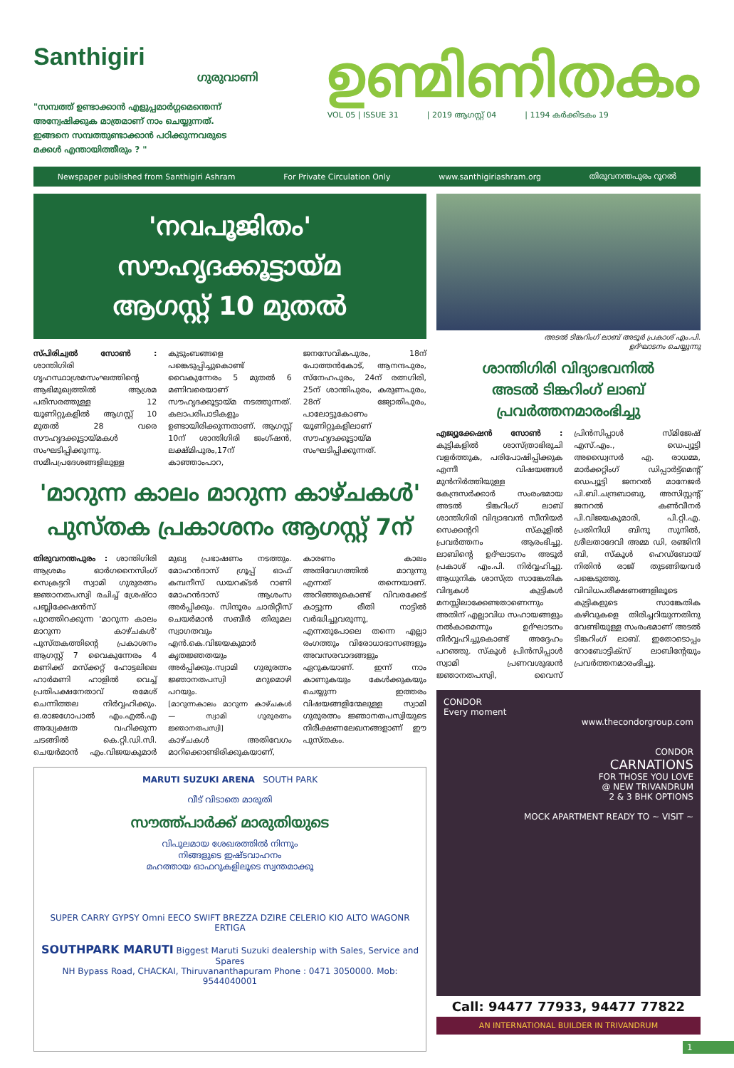Santhigiri
ഗുരുവാണി
"സമ്പത്ത് ഉണ്ടാക്കാൻ എളുപ്പമാർഗ്ഗമെന്തെന്ന് അന്വേഷിക്കുക മാത്രമാണ് നാം ചെയ്യുന്നത്. ഇങ്ങനെ സമ്പത്തുണ്ടാക്കാൻ പഠിക്കുന്നവരുടെ മക്കൾ എന്തായിത്തീരും ? "
ഉണ്മിണിതകം
VOL 05 | ISSUE 31 | 2019 ആഗസ്റ്റ് 04 | 1194 കർക്കിടകം 19
Newspaper published from Santhigiri Ashram For Private Circulation Only www.santhigiriashram.org തിരുവനന്തപുരം റൂറൽ
'നവപൂജിതം' സൗഹൃദക്കൂട്ടായ്മ
ആഗസ്റ്റ് 10 മുതൽ
സ്പിരിച്വൽ സോൺ : ശാന്തിഗിരി ഗൃഹസ്ഥാശ്രമസംഘത്തിന്റെ ആഭിമുഖ്യത്തിൽ ആശ്രമ പരിസരത്തുള്ള 12 യൂണിറ്റുകളിൽ ആഗസ്റ്റ് 10 മുതൽ 28 വരെ സൗഹൃദക്കൂട്ടായ്മകൾ സംഘടിപ്പിക്കുന്നു. സമീപപ്രദേശങ്ങളിലുള്ള കുടുംബങ്ങളെ പങ്കെടുപ്പിച്ചുകൊണ്ട് വൈകുന്നേരം 5 മുതൽ 6 മണിവരെയാണ് സൗഹൃദക്കൂട്ടായ്മ നടത്തുന്നത്. കലാപരിപാടികളും ഉണ്ടായിരിക്കുന്നതാണ്. ആഗസ്റ്റ് 10ന് ശാന്തിഗിരി ജംഗ്ഷൻ, ലക്ഷ്മിപുരം,17ന് കാഞ്ഞാംപാറ, ജനസേവികപുരം, 18ന് പോത്തൻകോട്, ആനന്ദപുരം, സ്നേഹപുരം, 24ന് രത്നഗിരി, 25ന് ശാന്തിപുരം, കരുണപുരം, 28ന് ജ്യോതിപുരം, പാലോട്ടുകോണം യൂണിറ്റുകളിലാണ് സൗഹൃദക്കൂട്ടായ്മ സംഘടിപ്പിക്കുന്നത്.
'മാറുന്ന കാലം മാറുന്ന കാഴ്ചകൾ'
പുസ്തക പ്രകാശനം ആഗസ്റ്റ് 7ന്
തിരുവനന്തപുരം : ശാന്തിഗിരി ആശ്രമം ഓർഗനൈസിംഗ് സെക്രട്ടറി സ്വാമി ഗുരുരത്നം ജ്ഞാനതപസ്വി രചിച്ച് ശ്രേഷ്ഠാ പബ്ലിക്കേഷൻസ് പുറത്തിറക്കുന്ന 'മാറുന്ന കാലം മാറുന്ന കാഴ്ചകൾ' പുസ്തകത്തിന്റെ പ്രകാശനം ആഗസ്റ്റ് 7 വൈകുന്നേരം 4 മണിക്ക് മസ്ക്കറ്റ് ഹോട്ടലിലെ ഹാർമണി ഹാളിൽ വെച്ച് പ്രതിപക്ഷനേതാവ് രമേശ് ചെന്നിത്തല നിർവ്വഹിക്കും. ഒ.രാജഗോപാൽ എം.എൽ.എ അദ്ധ്യക്ഷത വഹിക്കുന്ന ചടങ്ങിൽ കെ.റ്റി.ഡി.സി. ചെയർമാൻ എം.വിജയകുമാർ മുഖ്യ പ്രഭാഷണം നടത്തും. മോഹൻദാസ് ഗ്രൂപ്പ് ഓഫ് കമ്പനീസ് ഡയറക്ടർ റാണി മോഹൻദാസ് ആശംസ അർപ്പിക്കും. സിന്ദൂരം ചാരിറ്റീസ് ചെയർമാൻ സബീർ തിരുമല സ്വാഗതവും എൻ.കെ.വിജയകുമാർ കൃതജ്ഞതയും അർപ്പിക്കും.സ്വാമി ഗുരുരത്നം ജ്ഞാനതപസ്വി മറുമൊഴി പറയും.
[മാറുന്നകാലം മാറുന്ന കാഴ്ചകൾ — സ്വാമി ഗുരുരത്നം ജ്ഞാനതപസ്വി]
കാഴ്ചകൾ അതിവേഗം മാറിക്കൊണ്ടിരിക്കുകയാണ്, കാരണം കാലം അതിവേഗത്തിൽ മാറുന്നു എന്നത് തന്നെയാണ്. അറിഞ്ഞുകൊണ്ട് വിവരക്കേട് കാട്ടുന്ന രീതി നാട്ടിൽ വർദ്ധിച്ചുവരുന്നു, എന്നതുപോലെ തന്നെ എല്ലാ രംഗത്തും വിരോധാഭാസങ്ങളും അവസരവാദങ്ങളും ഏറുകയാണ്. ഇന്ന് നാം കാണുകയും കേൾക്കുകയും ചെയ്യുന്ന ഇത്തരം വിഷയങ്ങളിന്മേലുള്ള സ്വാമി ഗുരുരത്നം ജ്ഞാനതപസ്വിയുടെ നിരീക്ഷണലേഖനങ്ങളാണ് ഈ പുസ്തകം.
MARUTI SUZUKI ARENA SOUTH PARK
വീട് വിടാതെ മാരുതി
സൗത്ത്പാർക്ക് മാരുതിയുടെ
വിപുലമായ ശേഖരത്തിൽ നിന്നും
നിങ്ങളുടെ ഇഷ്ടവാഹനം
മഹത്തായ ഓഫറുകളിലൂടെ സ്വന്തമാക്കൂ
SUPER CARRY GYPSY Omni EECO SWIFT BREZZA DZIRE CELERIO KIO ALTO WAGONR ERTIGA
SOUTHPARK MARUTI Biggest Maruti Suzuki dealership with Sales, Service and Spares
NH Bypass Road, CHACKAI, Thiruvananthapuram Phone : 0471 3050000. Mob: 9544040001
അടൽ ടിങ്കറിംഗ് ലാബ് അടൂർ പ്രകാശ് എം.പി.
ഉദ്ഘാടനം ചെയ്യുന്നു
ശാന്തിഗിരി വിദ്യാഭവനിൽ
അടൽ ടിങ്കറിംഗ് ലാബ് പ്രവർത്തനമാരംഭിച്ചു
എജ്യൂക്കേഷൻ സോൺ : കുട്ടികളിൽ ശാസ്ത്രാഭിരുചി വളർത്തുക, പരിപോഷിപ്പിക്കുക എന്നീ വിഷയങ്ങൾ മുൻനിർത്തിയുള്ള കേന്ദ്രസർക്കാർ സംരംഭമായ അടൽ ടിങ്കറിംഗ് ലാബ് ശാന്തിഗിരി വിദ്യാഭവൻ സീനിയർ സെക്കന്ററി സ്കൂളിൽ പ്രവർത്തനം ആരംഭിച്ചു. ലാബിന്റെ ഉദ്ഘാടനം അടൂർ പ്രകാശ് എം.പി. നിർവ്വഹിച്ചു. ആധുനിക ശാസ്ത്ര സാങ്കേതിക വിദ്യകൾ കുട്ടികൾ മനസ്സിലാക്കേണ്ടതാണെന്നും അതിന് എല്ലാവിധ സഹായങ്ങളും നൽകാമെന്നും ഉദ്ഘാടനം നിർവ്വഹിച്ചുകൊണ്ട് അദ്ദേഹം പറഞ്ഞു. സ്കൂൾ പ്രിൻസിപ്പാൾ സ്വാമി പ്രണവശുദ്ധൻ ജ്ഞാനതപസ്വി, വൈസ് പ്രിൻസിപ്പാൾ സ്മിജേഷ് എസ്.എം., ഡെപ്യൂട്ടി അഡ്വൈസർ എ. രാധമ്മ, മാർക്കറ്റിംഗ് ഡിപ്പാർട്ട്മെന്റ് ഡെപ്യൂട്ടി ജനറൽ മാനേജർ പി.ബി.ചന്ദ്രബാബു, അസിസ്റ്റന്റ് ജനറൽ കൺവീനർ പി.വിജയകുമാരി, പി.റ്റി.എ. പ്രതിനിധി ബിന്ദു സുനിൽ, ശ്രീലതാദേവി അമ്മ ഡി, രഞ്ജിനി ബി, സ്കൂൾ ഹെഡ്ബോയ് നിതിൻ രാജ് തുടങ്ങിയവർ പങ്കെടുത്തു. വിവിധപരീക്ഷണങ്ങളിലൂടെ കുട്ടികളുടെ സാങ്കേതിക കഴിവുകളെ തിരിച്ചറിയുന്നതിനു വേണ്ടിയുള്ള സംരംഭമാണ് അടൽ ടിങ്കറിംഗ് ലാബ്. ഇതോടൊപ്പം റോബോട്ടിക്സ് ലാബിന്റേയും പ്രവർത്തനമാരംഭിച്ചു.
CONDOR
Every moment
www.thecondorgroup.com
CONDOR
CARNATIONS
FOR THOSE YOU LOVE
@ NEW TRIVANDRUM
2 & 3 BHK OPTIONS
MOCK APARTMENT READY TO ~ VISIT ~
Call: 94477 77933, 94477 77822
AN INTERNATIONAL BUILDER IN TRIVANDRUM
1